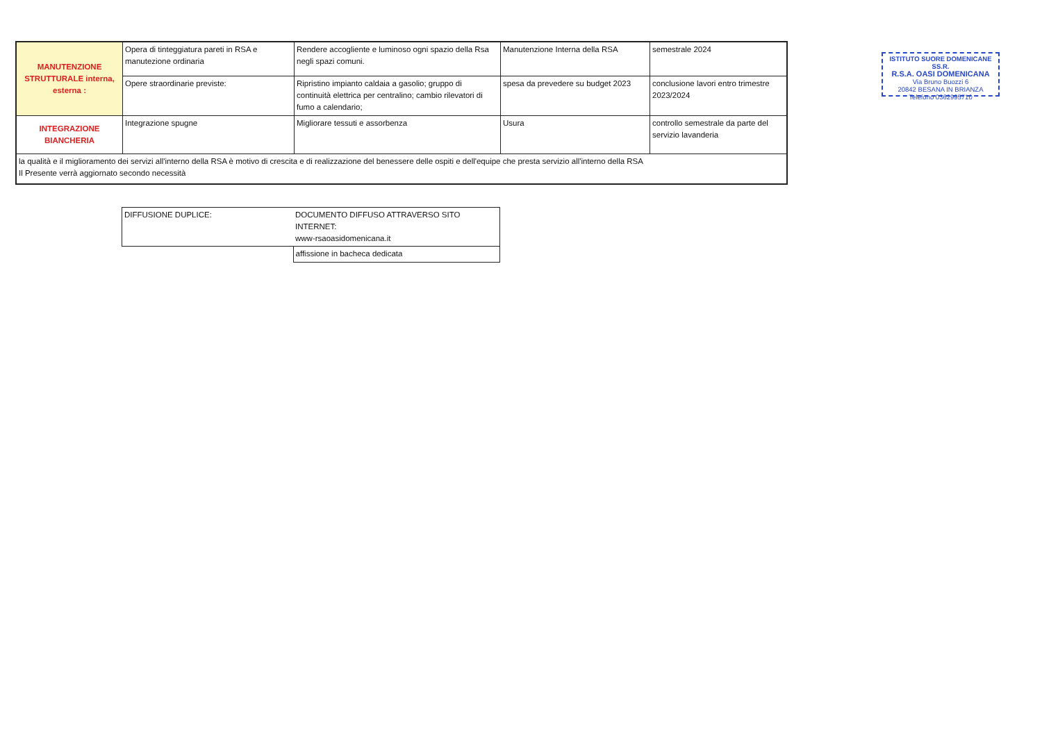| MANUTENZIONE STRUTTURALE interna, esterna : | Opera di tinteggiatura pareti in RSA e manutezione ordinaria | Rendere accogliente e luminoso ogni spazio della Rsa negli spazi comuni. | Manutenzione Interna della RSA | semestrale 2024 |
| | Opere straordinarie previste: | Ripristino impianto caldaia a gasolio; gruppo di continuità elettrica per centralino; cambio rilevatori di fumo a calendario; | spesa da prevedere su budget 2023 | conclusione lavori entro trimestre 2023/2024 |
| INTEGRAZIONE BIANCHERIA | Integrazione spugne | Migliorare tessuti e assorbenza | Usura | controllo semestrale da parte del servizio lavanderia |
| la qualità e il miglioramento dei servizi all'interno della RSA è motivo di crescita e di realizzazione del benessere delle ospiti e dell'equipe che presta servizio all'interno della RSA Il Presente verrà aggiornato secondo necessità | | | | |
ISTITUTO SUORE DOMENICANE SS.R.
R.S.A. OASI DOMENICANA
Via Bruno Buozzi 6
20842 BESANA IN BRIANZA
Telefono 0362995710
| DIFFUSIONE DUPLICE: | DOCUMENTO DIFFUSO ATTRAVERSO SITO INTERNET: www-rsaoasidomenicana.it |
| | affissione in bacheca dedicata |